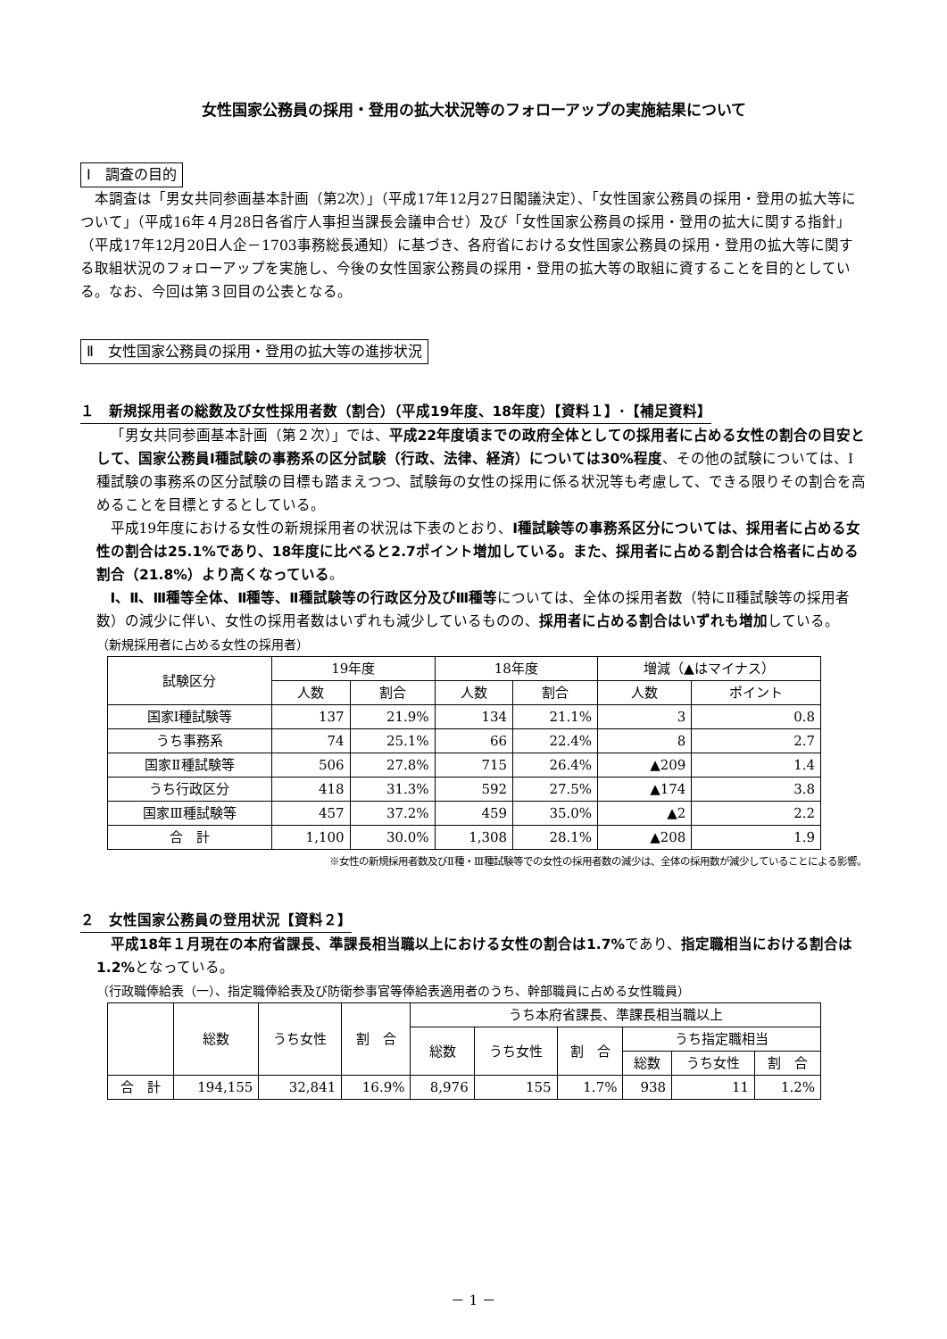女性国家公務員の採用・登用の拡大状況等のフォローアップの実施結果について
Ⅰ　調査の目的
本調査は「男女共同参画基本計画（第2次）」（平成17年12月27日閣議決定）、「女性国家公務員の採用・登用の拡大等について」（平成16年４月28日各省庁人事担当課長会議申合せ）及び「女性国家公務員の採用・登用の拡大に関する指針」（平成17年12月20日人企－1703事務総長通知）に基づき、各府省における女性国家公務員の採用・登用の拡大等に関する取組状況のフォローアップを実施し、今後の女性国家公務員の採用・登用の拡大等の取組に資することを目的としている。なお、今回は第３回目の公表となる。
Ⅱ　女性国家公務員の採用・登用の拡大等の進捗状況
１　新規採用者の総数及び女性採用者数（割合）（平成19年度、18年度）【資料１】･【補足資料】
「男女共同参画基本計画（第２次）」では、平成22年度頃までの政府全体としての採用者に占める女性の割合の目安として、国家公務員Ⅰ種試験の事務系の区分試験（行政、法律、経済）については30%程度、その他の試験については、Ⅰ種試験の事務系の区分試験の目標も踏まえつつ、試験毎の女性の採用に係る状況等も考慮して、できる限りその割合を高めることを目標とするとしている。
平成19年度における女性の新規採用者の状況は下表のとおり、Ⅰ種試験等の事務系区分については、採用者に占める女性の割合は25.1%であり、18年度に比べると2.7ポイント増加している。また、採用者に占める割合は合格者に占める割合（21.8%）より高くなっている。
Ⅰ、Ⅱ、Ⅲ種等全体、Ⅱ種等、Ⅱ種試験等の行政区分及びⅢ種等については、全体の採用者数（特にⅡ種試験等の採用者数）の減少に伴い、女性の採用者数はいずれも減少しているものの、採用者に占める割合はいずれも増加している。
（新規採用者に占める女性の採用者）
| 試験区分 | 19年度 | | 18年度 | | 増減（▲はマイナス） | |
| --- | --- | --- | --- | --- | --- | --- |
| | 人数 | 割合 | 人数 | 割合 | 人数 | ポイント |
| 国家Ⅰ種試験等 | 137 | 21.9% | 134 | 21.1% | 3 | 0.8 |
| うち事務系 | 74 | 25.1% | 66 | 22.4% | 8 | 2.7 |
| 国家Ⅱ種試験等 | 506 | 27.8% | 715 | 26.4% | ▲209 | 1.4 |
| うち行政区分 | 418 | 31.3% | 592 | 27.5% | ▲174 | 3.8 |
| 国家Ⅲ種試験等 | 457 | 37.2% | 459 | 35.0% | ▲2 | 2.2 |
| 合 計 | 1,100 | 30.0% | 1,308 | 28.1% | ▲208 | 1.9 |
※女性の新規採用者数及びⅡ種・Ⅲ種試験等での女性の採用者数の減少は、全体の採用数が減少していることによる影響。
２　女性国家公務員の登用状況【資料２】
平成18年１月現在の本府省課長、準課長相当職以上における女性の割合は1.7% であり、指定職相当における割合は1.2% となっている。
（行政職俸給表（一）、指定職俸給表及び防衛参事官等俸給表適用者のうち、幹部職員に占める女性職員）
| | 総数 | うち女性 | 割 合 | うち本府省課長、準課長相当職以上 | | | | | |
| --- | --- | --- | --- | --- | --- | --- | --- | --- | --- |
| | | | | 総数 | うち女性 | 割 合 | うち指定職相当 | | |
| | | | | | | | 総数 | うち女性 | 割 合 |
| 合 計 | 194,155 | 32,841 | 16.9% | 8,976 | 155 | 1.7% | 938 | 11 | 1.2% |
－ 1 －